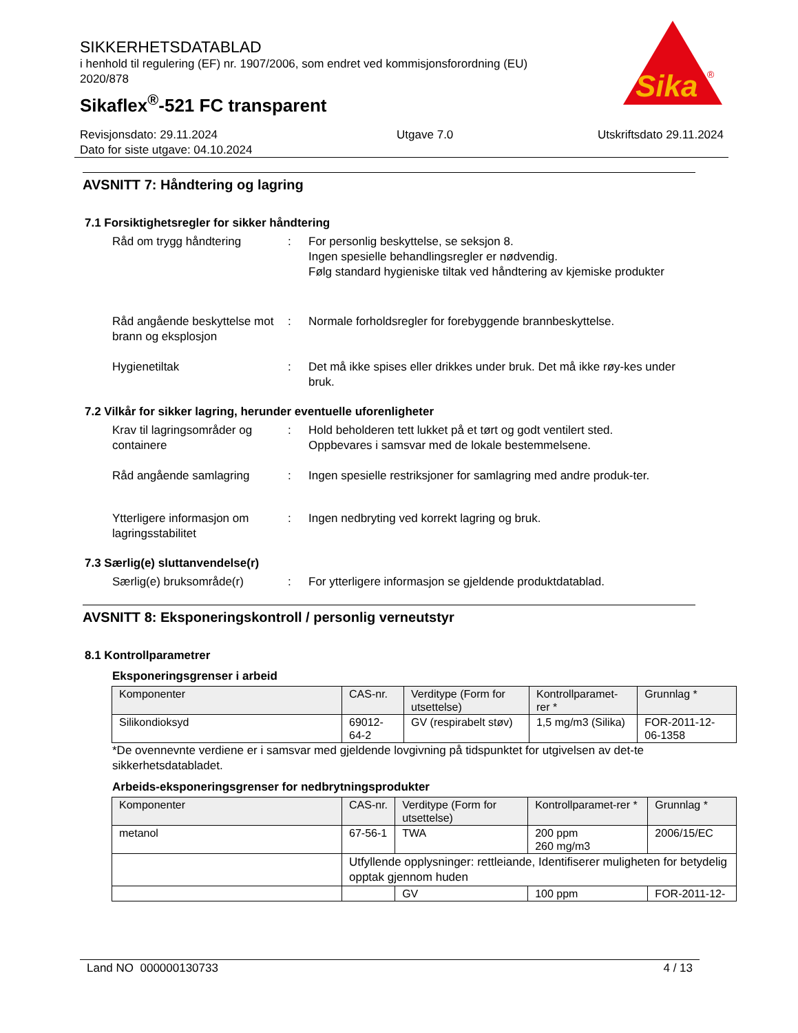SIKKERHETSDATABLAD
i henhold til regulering (EF) nr. 1907/2006, som endret ved kommisjonsforordning (EU) 2020/878
Sikaflex<sup>®</sup>-521 FC transparent
Sika
®
Revisjonsdato: 29.11.2024
Dato for siste utgave: 04.10.2024
Utgave 7.0 Utskriftsdato 29.11.2024
AVSNITT 7: Håndtering og lagring
7.1 Forsiktighetsregler for sikker håndtering
Råd om trygg håndtering : For personlig beskyttelse, se seksjon 8.
Ingen spesielle behandlingsregler er nødvendig.
Følg standard hygieniske tiltak ved håndtering av kjemiske produkter
Råd angående beskyttelse mot brann og eksplosjon
: Normale forholdsregler for forebyggende brannbeskyttelse.
Hygienetiltak : Det må ikke spises eller drikkes under bruk. Det må ikke røy-kes under bruk.
7.2 Vilkår for sikker lagring, herunder eventuelle uforenligheter
Krav til lagringsområder og containere
: Hold beholderen tett lukket på et tørt og godt ventilert sted.
Oppbevares i samsvar med de lokale bestemmelsene.
Råd angående samlagring : Ingen spesielle restriksjoner for samlagring med andre produk-ter.
Ytterligere informasjon om lagringsstabilitet
: Ingen nedbryting ved korrekt lagring og bruk.
7.3 Særlig(e) sluttanvendelse(r)
Særlig(e) bruksområde(r) : For ytterligere informasjon se gjeldende produktdatablad.
AVSNITT 8: Eksponeringskontroll / personlig verneutstyr
8.1 Kontrollparametrer
Eksponeringsgrenser i arbeid
| Komponenter | CAS-nr. | Verditype (Form for utsettelse) | Kontrollparamet-rer * | Grunnlag * |
| Silikondioksyd | 69012-64-2 | GV (respirabelt støv) | 1,5 mg/m3 (Silika) | FOR-2011-12-06-1358 |
*De ovennevnte verdiene er i samsvar med gjeldende lovgivning på tidspunktet for utgivelsen av det-te sikkerhetsdatabladet.
Arbeids-eksponeringsgrenser for nedbrytningsprodukter
| Komponenter | CAS-nr. | Verditype (Form for utsettelse) | Kontrollparamet-rer * | Grunnlag * |
| metanol | 67-56-1 | TWA | 200 ppm 260 mg/m3 | 2006/15/EC |
| | Utfyllende opplysninger: rettleiande, Identifiserer muligheten for betydelig opptak gjennom huden | | | |
| | | GV | 100 ppm | FOR-2011-12- |
Land NO 000000130733 4 / 13